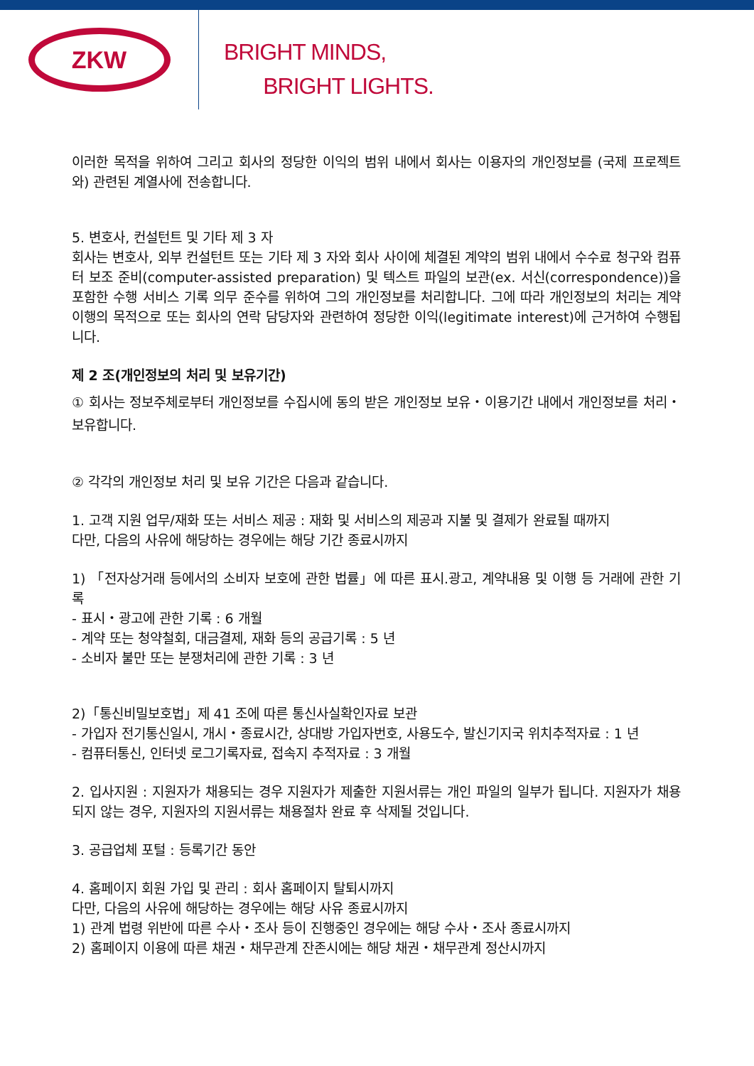ZKW
BRIGHT MINDS,
BRIGHT LIGHTS.
이러한 목적을 위하여 그리고 회사의 정당한 이익의 범위 내에서 회사는 이용자의 개인정보를 (국제 프로젝트와) 관련된 계열사에 전송합니다.
5. 변호사, 컨설턴트 및 기타 제 3 자
회사는 변호사, 외부 컨설턴트 또는 기타 제 3 자와 회사 사이에 체결된 계약의 범위 내에서 수수료 청구와 컴퓨터 보조 준비(computer-assisted preparation) 및 텍스트 파일의 보관(ex. 서신(correspondence))을 포함한 수행 서비스 기록 의무 준수를 위하여 그의 개인정보를 처리합니다. 그에 따라 개인정보의 처리는 계약 이행의 목적으로 또는 회사의 연락 담당자와 관련하여 정당한 이익(legitimate interest)에 근거하여 수행됩니다.
제 2 조(개인정보의 처리 및 보유기간)
① 회사는 정보주체로부터 개인정보를 수집시에 동의 받은 개인정보 보유・이용기간 내에서 개인정보를 처리・보유합니다.
② 각각의 개인정보 처리 및 보유 기간은 다음과 같습니다.
1. 고객 지원 업무/재화 또는 서비스 제공 : 재화 및 서비스의 제공과 지불 및 결제가 완료될 때까지
다만, 다음의 사유에 해당하는 경우에는 해당 기간 종료시까지
1) 「전자상거래 등에서의 소비자 보호에 관한 법률」에 따른 표시.광고, 계약내용 및 이행 등 거래에 관한 기록
- 표시・광고에 관한 기록 : 6 개월
- 계약 또는 청약철회, 대금결제, 재화 등의 공급기록 : 5 년
- 소비자 불만 또는 분쟁처리에 관한 기록 : 3 년
2)「통신비밀보호법」제 41 조에 따른 통신사실확인자료 보관
- 가입자 전기통신일시, 개시・종료시간, 상대방 가입자번호, 사용도수, 발신기지국 위치추적자료 : 1 년
- 컴퓨터통신, 인터넷 로그기록자료, 접속지 추적자료 : 3 개월
2. 입사지원 : 지원자가 채용되는 경우 지원자가 제출한 지원서류는 개인 파일의 일부가 됩니다. 지원자가 채용되지 않는 경우, 지원자의 지원서류는 채용절차 완료 후 삭제될 것입니다.
3. 공급업체 포털 : 등록기간 동안
4. 홈페이지 회원 가입 및 관리 : 회사 홈페이지 탈퇴시까지
다만, 다음의 사유에 해당하는 경우에는 해당 사유 종료시까지
1) 관계 법령 위반에 따른 수사・조사 등이 진행중인 경우에는 해당 수사・조사 종료시까지
2) 홈페이지 이용에 따른 채권・채무관계 잔존시에는 해당 채권・채무관계 정산시까지